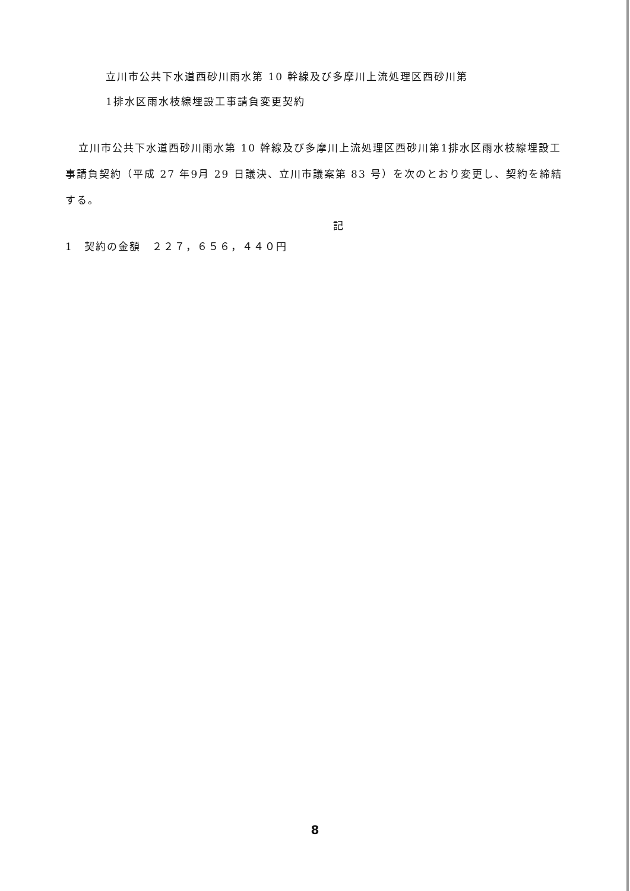立川市公共下水道西砂川雨水第 10 幹線及び多摩川上流処理区西砂川第
1排水区雨水枝線埋設工事請負変更契約
立川市公共下水道西砂川雨水第 10 幹線及び多摩川上流処理区西砂川第1排水区雨水枝線埋設工事請負契約（平成 27 年9月 29 日議決、立川市議案第 83 号）を次のとおり変更し、契約を締結する。
記
1　契約の金額　２２７，６５６，４４０円
8